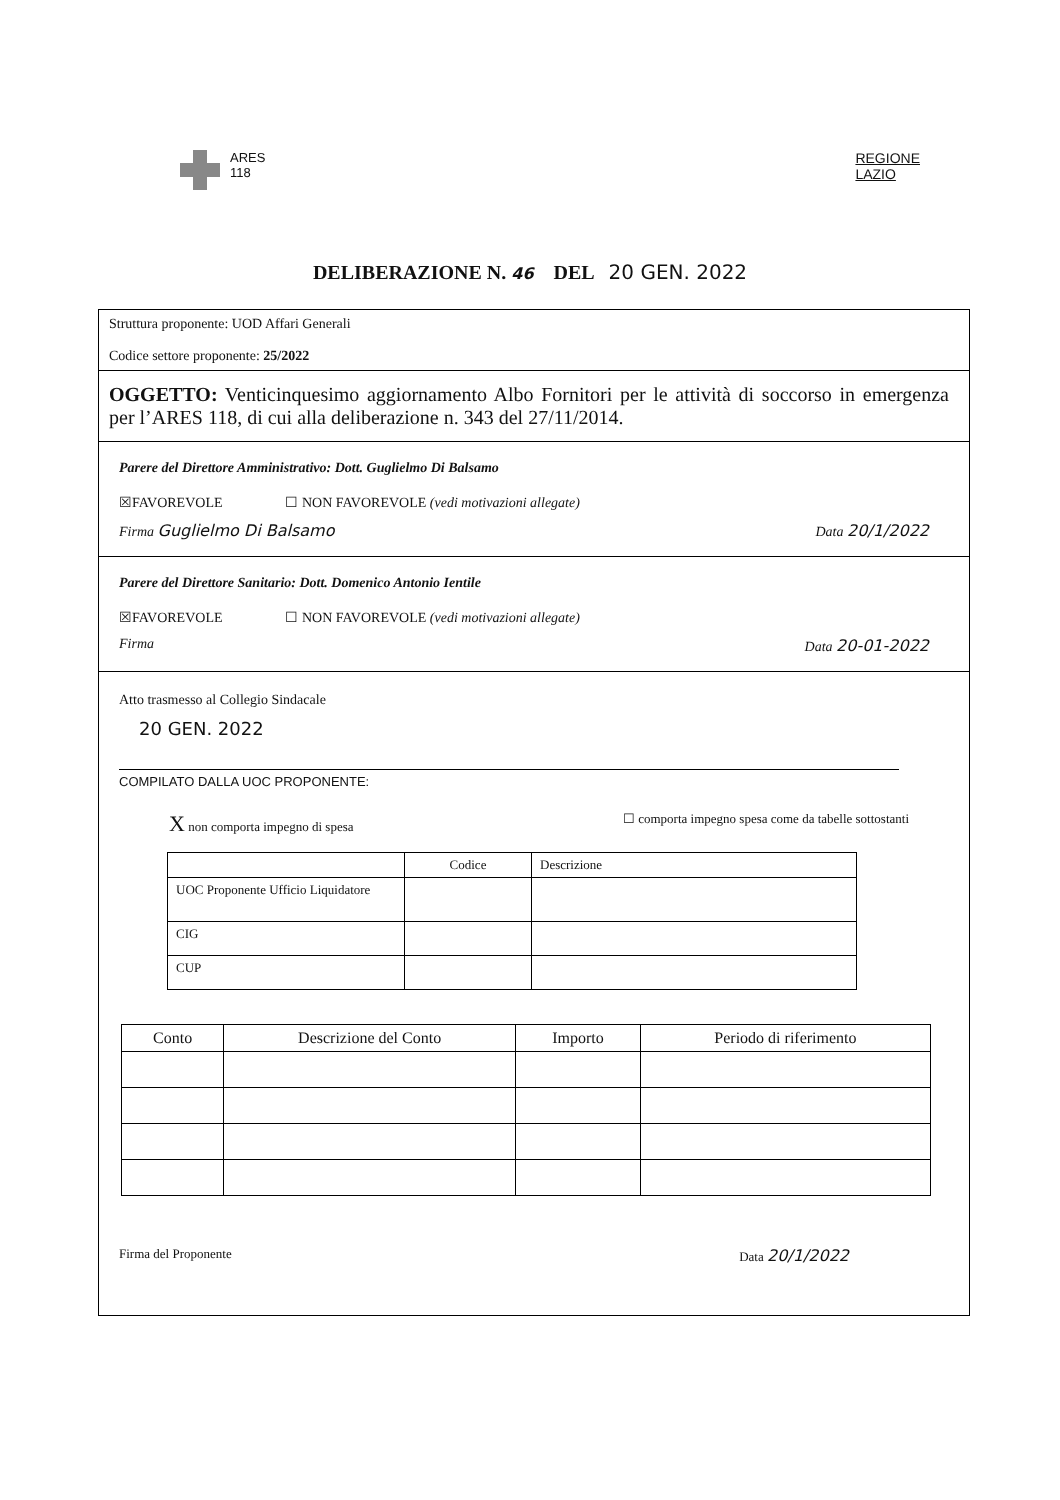ARES
118
REGIONE
LAZIO
DELIBERAZIONE N. 46 DEL 20 GEN. 2022
Struttura proponente: UOD Affari Generali
Codice settore proponente: 25/2022
OGGETTO: Venticinquesimo aggiornamento Albo Fornitori per le attività di soccorso in emergenza per l’ARES 118, di cui alla deliberazione n. 343 del 27/11/2014.
Parere del Direttore Amministrativo: Dott. Guglielmo Di Balsamo
☒FAVOREVOLE ☐ NON FAVOREVOLE (vedi motivazioni allegate)
Firma Guglielmo Di Balsamo Data 20/1/2022
Parere del Direttore Sanitario: Dott. Domenico Antonio Ientile
☒FAVOREVOLE ☐ NON FAVOREVOLE (vedi motivazioni allegate)
Firma Data 20-01-2022
Atto trasmesso al Collegio Sindacale
20 GEN. 2022
COMPILATO DALLA UOC PROPONENTE:
X non comporta impegno di spesa ☐ comporta impegno spesa come da tabelle sottostanti
| | Codice | Descrizione |
| --- | --- | --- |
| UOC Proponente Ufficio Liquidatore | | |
| CIG | | |
| CUP | | |
| Conto | Descrizione del Conto | Importo | Periodo di riferimento |
| --- | --- | --- | --- |
Firma del Proponente Data 20/1/2022